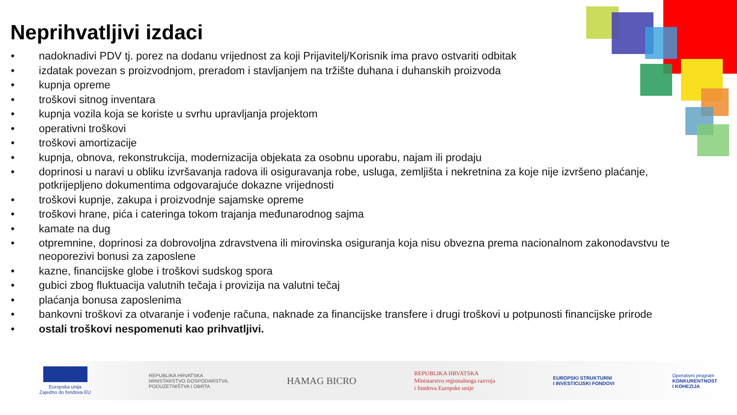Neprihvatljivi izdaci
• nadoknadivi PDV tj. porez na dodanu vrijednost za koji Prijavitelj/Korisnik ima pravo ostvariti odbitak
• izdatak povezan s proizvodnjom, preradom i stavljanjem na tržište duhana i duhanskih proizvoda
• kupnja opreme
• troškovi sitnog inventara
• kupnja vozila koja se koriste u svrhu upravljanja projektom
• operativni troškovi
• troškovi amortizacije
• kupnja, obnova, rekonstrukcija, modernizacija objekata za osobnu uporabu, najam ili prodaju
• doprinosi u naravi u obliku izvršavanja radova ili osiguravanja robe, usluga, zemljišta i nekretnina za koje nije izvršeno plaćanje, potkrijepljeno dokumentima odgovarajuće dokazne vrijednosti
• troškovi kupnje, zakupa i proizvodnje sajamske opreme
• troškovi hrane, pića i cateringa tokom trajanja međunarodnog sajma
• kamate na dug
• otpremnine, doprinosi za dobrovoljna zdravstvena ili mirovinska osiguranja koja nisu obvezna prema nacionalnom zakonodavstvu te neoporezivi bonusi za zaposlene
• kazne, financijske globe i troškovi sudskog spora
• gubici zbog fluktuacija valutnih tečaja i provizija na valutni tečaj
• plaćanja bonusa zaposlenima
• bankovni troškovi za otvaranje i vođenje računa, naknade za financijske transfere i drugi troškovi u potpunosti financijske prirode
• ostali troškovi nespomenuti kao prihvatljivi.
Europska unija
Zajedno do fondova EU
REPUBLIKA HRVATSKA
MINISTARSTVO GOSPODARSTVA,
PODUZETNIŠTVA I OBRTA
HAMAG BICRO
REPUBLIKA HRVATSKA
Ministarstvo regionalnoga razvoja
i fondova Europske unije
EUROPSKI STRUKTURNI
I INVESTICIJSKI FONDOVI
Operativni program
KONKURENTNOST
I KOHEZIJA